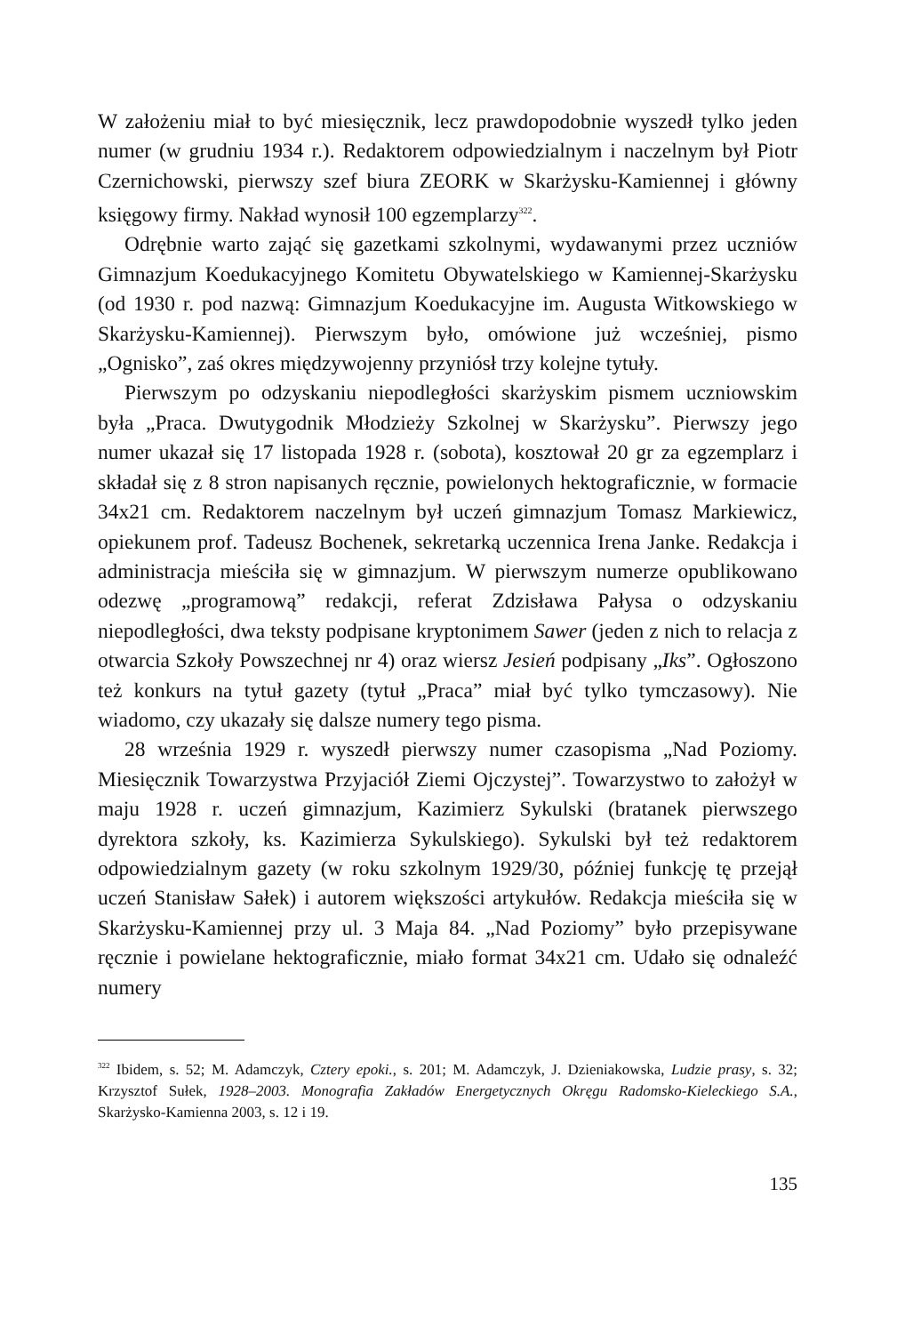W założeniu miał to być miesięcznik, lecz prawdopodobnie wyszedł tylko jeden numer (w grudniu 1934 r.). Redaktorem odpowiedzialnym i naczelnym był Piotr Czernichowski, pierwszy szef biura ZEORK w Skarżysku-Kamiennej i główny księgowy firmy. Nakład wynosił 100 egzemplarzy<sup>322</sup>.
Odrębnie warto zająć się gazetkami szkolnymi, wydawanymi przez uczniów Gimnazjum Koedukacyjnego Komitetu Obywatelskiego w Kamiennej-Skarżysku (od 1930 r. pod nazwą: Gimnazjum Koedukacyjne im. Augusta Witkowskiego w Skarżysku-Kamiennej). Pierwszym było, omówione już wcześniej, pismo „Ognisko”, zaś okres międzywojenny przyniósł trzy kolejne tytuły.
Pierwszym po odzyskaniu niepodległości skarżyskim pismem uczniowskim była „Praca. Dwutygodnik Młodzieży Szkolnej w Skarżysku”. Pierwszy jego numer ukazał się 17 listopada 1928 r. (sobota), kosztował 20 gr za egzemplarz i składał się z 8 stron napisanych ręcznie, powielonych hektograficznie, w formacie 34x21 cm. Redaktorem naczelnym był uczeń gimnazjum Tomasz Markiewicz, opiekunem prof. Tadeusz Bochenek, sekretarką uczennica Irena Janke. Redakcja i administracja mieściła się w gimnazjum. W pierwszym numerze opublikowano odezwę „programową” redakcji, referat Zdzisława Pałysa o odzyskaniu niepodległości, dwa teksty podpisane kryptonimem Sawer (jeden z nich to relacja z otwarcia Szkoły Powszechnej nr 4) oraz wiersz Jesień podpisany „Iks”. Ogłoszono też konkurs na tytuł gazety (tytuł „Praca” miał być tylko tymczasowy). Nie wiadomo, czy ukazały się dalsze numery tego pisma.
28 września 1929 r. wyszedł pierwszy numer czasopisma „Nad Poziomy. Miesięcznik Towarzystwa Przyjaciół Ziemi Ojczystej”. Towarzystwo to założył w maju 1928 r. uczeń gimnazjum, Kazimierz Sykulski (bratanek pierwszego dyrektora szkoły, ks. Kazimierza Sykulskiego). Sykulski był też redaktorem odpowiedzialnym gazety (w roku szkolnym 1929/30, później funkcję tę przejął uczeń Stanisław Sałek) i autorem większości artykułów. Redakcja mieściła się w Skarżysku-Kamiennej przy ul. 3 Maja 84. „Nad Poziomy” było przepisywane ręcznie i powielane hektograficznie, miało format 34x21 cm. Udało się odnaleźć numery
<sup>322</sup> Ibidem, s. 52; M. Adamczyk, Cztery epoki., s. 201; M. Adamczyk, J. Dzieniakowska, Ludzie prasy, s. 32; Krzysztof Sułek, 1928–2003. Monografia Zakładów Energetycznych Okręgu Radomsko-Kieleckiego S.A., Skarżysko-Kamienna 2003, s. 12 i 19.
135